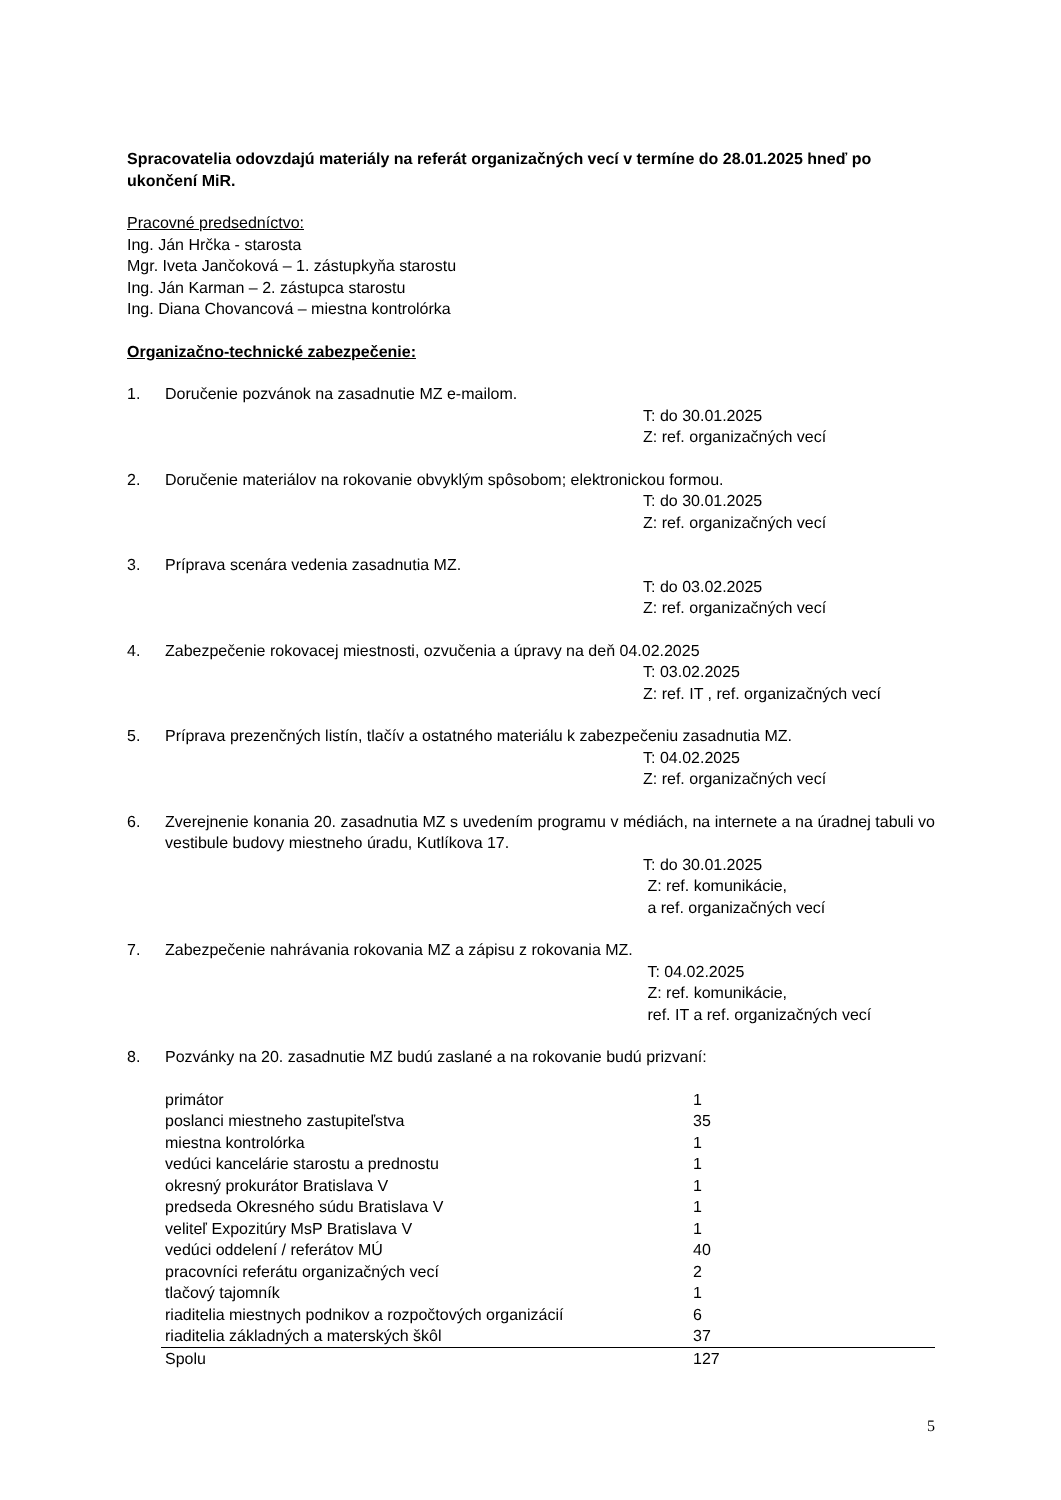Spracovatelia odovzdajú materiály na referát organizačných vecí v termíne do 28.01.2025 hneď po ukončení MiR.
Pracovné predsedníctvo:
Ing. Ján Hrčka - starosta
Mgr. Iveta Jančoková – 1. zástupkyňa starostu
Ing. Ján Karman – 2. zástupca starostu
Ing. Diana Chovancová – miestna kontrolórka
Organizačno-technické zabezpečenie:
1. Doručenie pozvánok na zasadnutie MZ e-mailom.
T: do 30.01.2025
Z: ref. organizačných vecí
2. Doručenie materiálov na rokovanie obvyklým spôsobom; elektronickou formou.
T: do 30.01.2025
Z: ref. organizačných vecí
3. Príprava scenára vedenia zasadnutia MZ.
T: do 03.02.2025
Z: ref. organizačných vecí
4. Zabezpečenie rokovacej miestnosti, ozvučenia a úpravy na deň 04.02.2025
T: 03.02.2025
Z: ref. IT , ref. organizačných vecí
5. Príprava prezenčných listín, tlačív a ostatného materiálu k zabezpečeniu zasadnutia MZ.
T: 04.02.2025
Z: ref. organizačných vecí
6. Zverejnenie konania 20. zasadnutia MZ s uvedením programu v médiách, na internete a na úradnej tabuli vo vestibule budovy miestneho úradu, Kutlíkova 17.
T: do 30.01.2025
Z: ref. komunikácie,
a ref. organizačných vecí
7. Zabezpečenie nahrávania rokovania MZ a zápisu z rokovania MZ.
T: 04.02.2025
Z: ref. komunikácie,
ref. IT a ref. organizačných vecí
8. Pozvánky na 20. zasadnutie MZ budú zaslané a na rokovanie budú prizvaní:
| primátor | 1 |
| poslanci miestneho zastupiteľstva | 35 |
| miestna kontrolórka | 1 |
| vedúci kancelárie starostu a prednostu | 1 |
| okresný prokurátor Bratislava V | 1 |
| predseda Okresného súdu Bratislava V | 1 |
| veliteľ Expozitúry MsP Bratislava V | 1 |
| vedúci oddelení / referátov MÚ | 40 |
| pracovníci referátu organizačných vecí | 2 |
| tlačový tajomník | 1 |
| riaditelia miestnych podnikov a rozpočtových organizácií | 6 |
| riaditelia základných a materských škôl | 37 |
| Spolu | 127 |
5